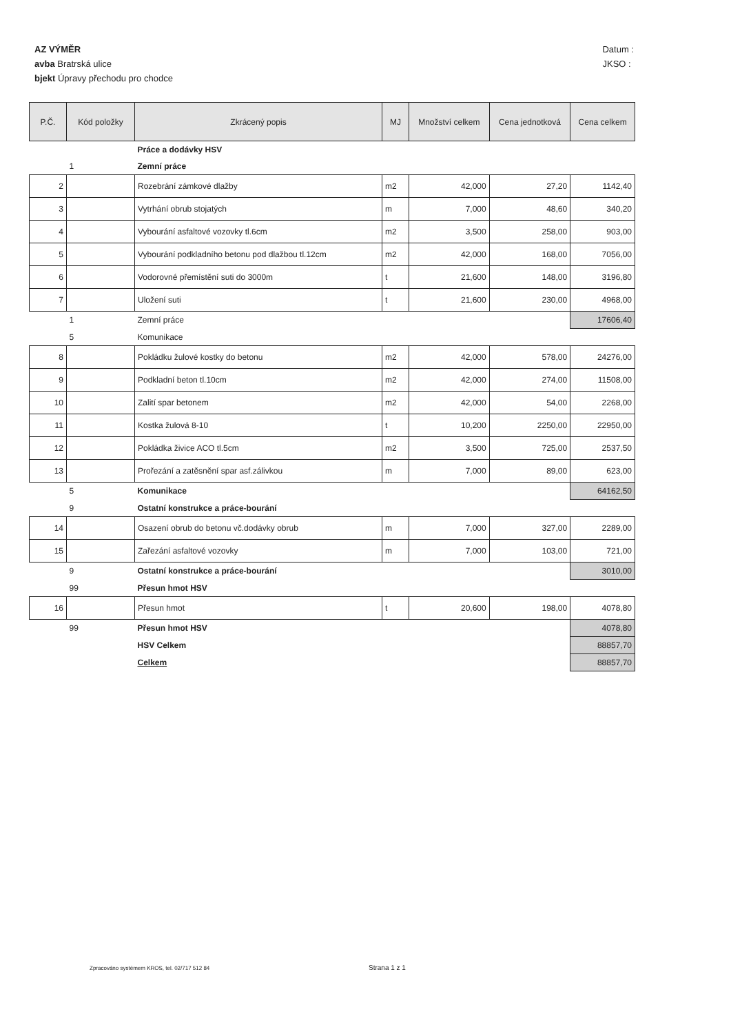AZ VÝMĚR
avba Bratrská ulice
bjekt Úpravy přechodu pro chodce
Datum :
JKSO :
| P.Č. | Kód položky | Zkrácený popis | MJ | Množství celkem | Cena jednotková | Cena celkem |
| --- | --- | --- | --- | --- | --- | --- |
| | | Práce a dodávky HSV | | | | |
| | 1 | Zemní práce | | | | |
| 2 | | Rozebrání zámkové dlažby | m2 | 42,000 | 27,20 | 1142,40 |
| 3 | | Vytrhání obrub stojatých | m | 7,000 | 48,60 | 340,20 |
| 4 | | Vybourání asfaltové vozovky tl.6cm | m2 | 3,500 | 258,00 | 903,00 |
| 5 | | Vybourání podkladního betonu pod dlažbou tl.12cm | m2 | 42,000 | 168,00 | 7056,00 |
| 6 | | Vodorovné přemístění suti do 3000m | t | 21,600 | 148,00 | 3196,80 |
| 7 | | Uložení suti | t | 21,600 | 230,00 | 4968,00 |
| | 1 | Zemní práce | | | | 17606,40 |
| | 5 | Komunikace | | | | |
| 8 | | Pokládku žulové kostky do betonu | m2 | 42,000 | 578,00 | 24276,00 |
| 9 | | Podkladní beton tl.10cm | m2 | 42,000 | 274,00 | 11508,00 |
| 10 | | Zalití spar betonem | m2 | 42,000 | 54,00 | 2268,00 |
| 11 | | Kostka žulová 8-10 | t | 10,200 | 2250,00 | 22950,00 |
| 12 | | Pokládka živice ACO tl.5cm | m2 | 3,500 | 725,00 | 2537,50 |
| 13 | | Prořezání a zatěsnění spar asf.zálivkou | m | 7,000 | 89,00 | 623,00 |
| | 5 | Komunikace | | | | 64162,50 |
| | 9 | Ostatní konstrukce a práce-bourání | | | | |
| 14 | | Osazení obrub do betonu vč.dodávky obrub | m | 7,000 | 327,00 | 2289,00 |
| 15 | | Zařezání asfaltové vozovky | m | 7,000 | 103,00 | 721,00 |
| | 9 | Ostatní konstrukce a práce-bourání | | | | 3010,00 |
| | 99 | Přesun hmot HSV | | | | |
| 16 | | Přesun hmot | t | 20,600 | 198,00 | 4078,80 |
| | 99 | Přesun hmot HSV | | | | 4078,80 |
| | | HSV Celkem | | | | 88857,70 |
| | | Celkem | | | | 88857,70 |
Zpracováno systémem KROS, tel. 02/717 512 84
Strana 1 z 1